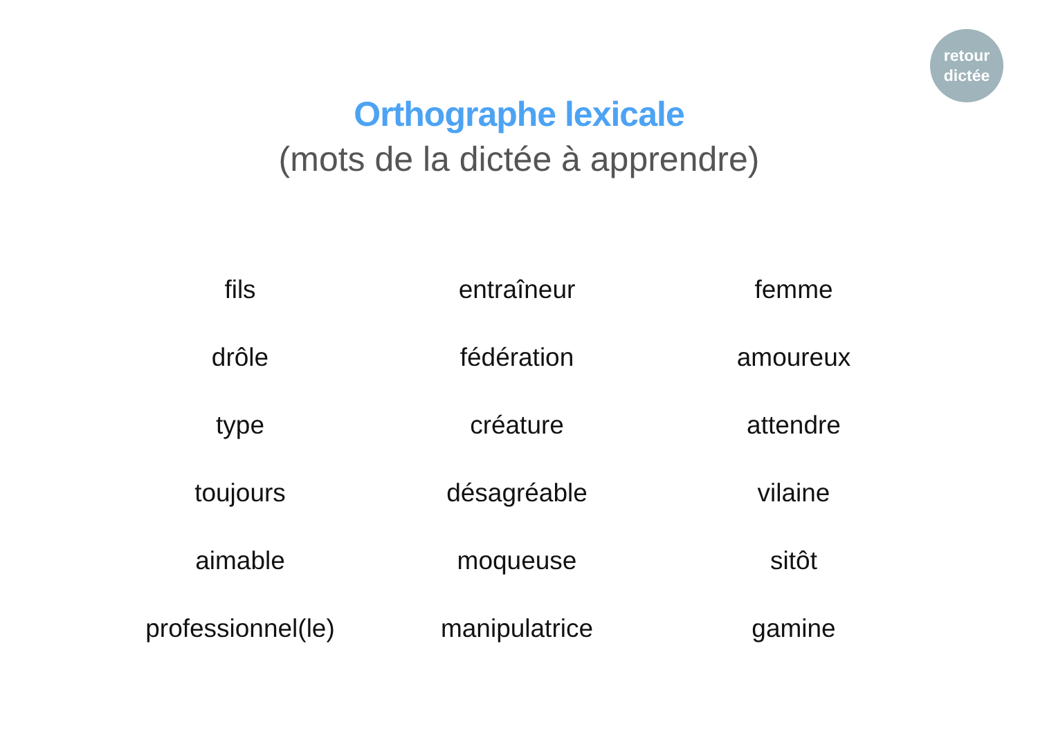retour
dictée
Orthographe lexicale
(mots de la dictée à apprendre)
fils
entraîneur
femme
drôle
fédération
amoureux
type
créature
attendre
toujours
désagréable
vilaine
aimable
moqueuse
sitôt
professionnel(le)
manipulatrice
gamine